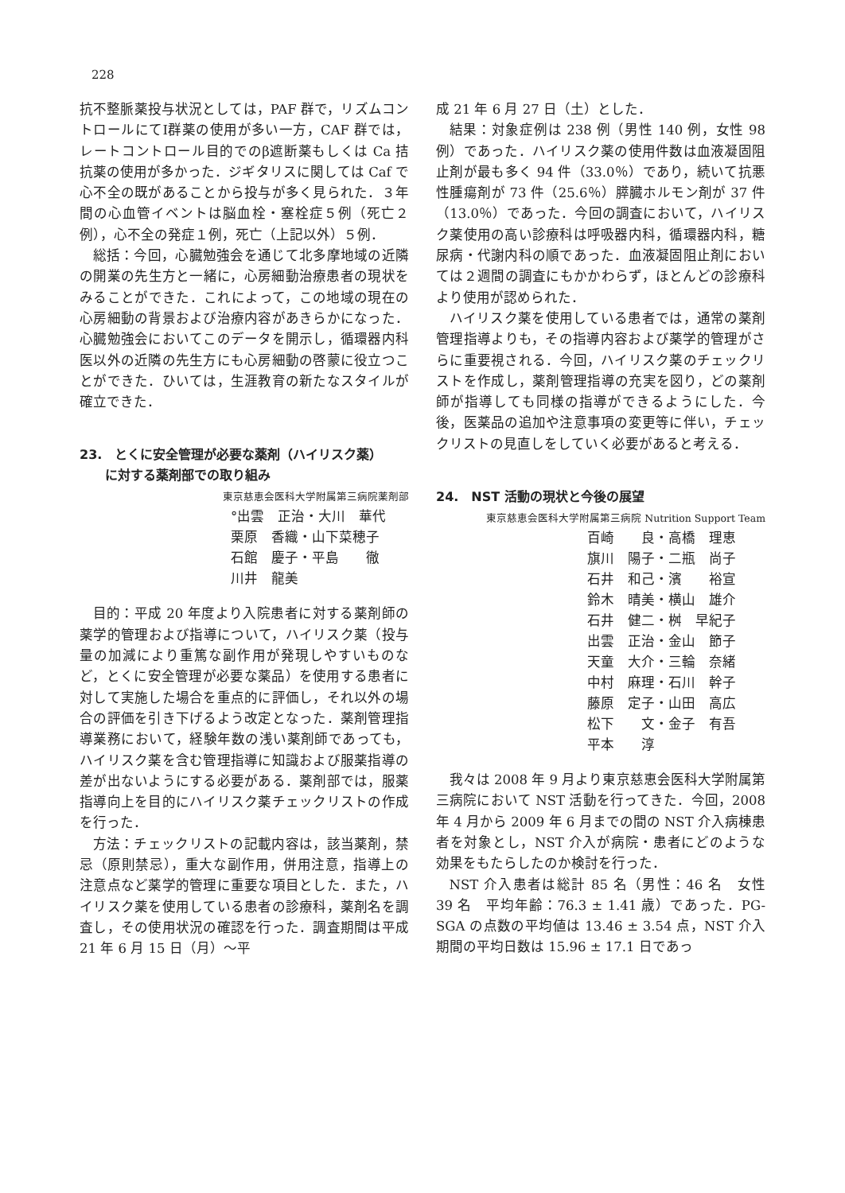228
抗不整脈薬投与状況としては，PAF 群で，リズムコントロールにてⅠ群薬の使用が多い一方，CAF 群では，レートコントロール目的でのβ遮断薬もしくは Ca 拮抗薬の使用が多かった．ジギタリスに関しては Caf で心不全の既があることから投与が多く見られた．３年間の心血管イベントは脳血栓・塞栓症５例（死亡２例），心不全の発症１例，死亡（上記以外）５例．
総括：今回，心臓勉強会を通じて北多摩地域の近隣の開業の先生方と一緒に，心房細動治療患者の現状をみることができた．これによって，この地域の現在の心房細動の背景および治療内容があきらかになった．心臓勉強会においてこのデータを開示し，循環器内科医以外の近隣の先生方にも心房細動の啓蒙に役立つことができた．ひいては，生涯教育の新たなスタイルが確立できた．
23.　とくに安全管理が必要な薬剤（ハイリスク薬）
　　に対する薬剤部での取り組み
東京慈恵会医科大学附属第三病院薬剤部
°出雲　正治・大川　華代
栗原　香織・山下菜穂子
石館　慶子・平島　　徹
川井　龍美
目的：平成 20 年度より入院患者に対する薬剤師の薬学的管理および指導について，ハイリスク薬（投与量の加減により重篤な副作用が発現しやすいものなど，とくに安全管理が必要な薬品）を使用する患者に対して実施した場合を重点的に評価し，それ以外の場合の評価を引き下げるよう改定となった．薬剤管理指導業務において，経験年数の浅い薬剤師であっても，ハイリスク薬を含む管理指導に知識および服薬指導の差が出ないようにする必要がある．薬剤部では，服薬指導向上を目的にハイリスク薬チェックリストの作成を行った．
方法：チェックリストの記載内容は，該当薬剤，禁忌（原則禁忌），重大な副作用，併用注意，指導上の注意点など薬学的管理に重要な項目とした．また，ハイリスク薬を使用している患者の診療科，薬剤名を調査し，その使用状況の確認を行った．調査期間は平成 21 年 6 月 15 日（月）～平
成 21 年 6 月 27 日（土）とした．
結果：対象症例は 238 例（男性 140 例，女性 98 例）であった．ハイリスク薬の使用件数は血液凝固阻止剤が最も多く 94 件（33.0％）であり，続いて抗悪性腫瘍剤が 73 件（25.6％）膵臓ホルモン剤が 37 件（13.0％）であった．今回の調査において，ハイリスク薬使用の高い診療科は呼吸器内科，循環器内科，糖尿病・代謝内科の順であった．血液凝固阻止剤においては２週間の調査にもかかわらず，ほとんどの診療科より使用が認められた．
ハイリスク薬を使用している患者では，通常の薬剤管理指導よりも，その指導内容および薬学的管理がさらに重要視される．今回，ハイリスク薬のチェックリストを作成し，薬剤管理指導の充実を図り，どの薬剤師が指導しても同様の指導ができるようにした．今後，医薬品の追加や注意事項の変更等に伴い，チェックリストの見直しをしていく必要があると考える．
24.　NST 活動の現状と今後の展望
東京慈恵会医科大学附属第三病院 Nutrition Support Team
百崎　　良・高橋　理恵
旗川　陽子・二瓶　尚子
石井　和己・濱　　裕宣
鈴木　晴美・横山　雄介
石井　健二・桝　早紀子
出雲　正治・金山　節子
天童　大介・三輪　奈緒
中村　麻理・石川　幹子
藤原　定子・山田　高広
松下　　文・金子　有吾
平本　　淳
我々は 2008 年 9 月より東京慈恵会医科大学附属第三病院において NST 活動を行ってきた．今回，2008 年 4 月から 2009 年 6 月までの間の NST 介入病棟患者を対象とし，NST 介入が病院・患者にどのような効果をもたらしたのか検討を行った．
NST 介入患者は総計 85 名（男性：46 名　女性 39 名　平均年齢：76.3 ± 1.41 歳）であった．PG-SGA の点数の平均値は 13.46 ± 3.54 点，NST 介入期間の平均日数は 15.96 ± 17.1 日であっ